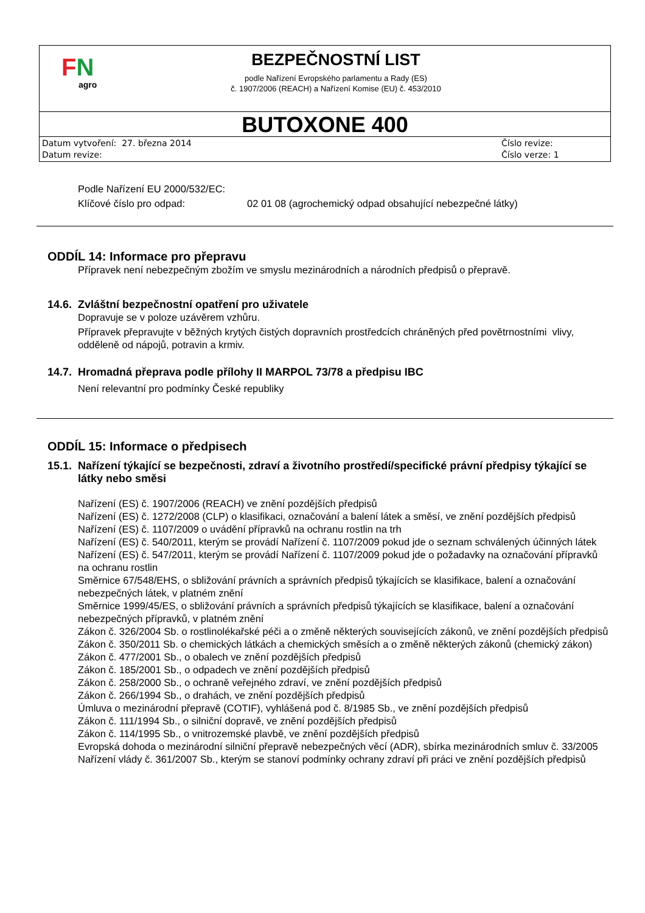FN
agro
BEZPEČNOSTNÍ LIST
podle Nařízení Evropského parlamentu a Rady (ES)
č. 1907/2006 (REACH) a Nařízení Komise (EU) č. 453/2010
BUTOXONE 400
Datum vytvoření: 27. března 2014
Datum revize:
Číslo revize:
Číslo verze: 1
Podle Nařízení EU 2000/532/EC:
Klíčové číslo pro odpad: 02 01 08 (agrochemický odpad obsahující nebezpečné látky)
ODDÍL 14: Informace pro přepravu
Přípravek není nebezpečným zbožím ve smyslu mezinárodních a národních předpisů o přepravě.
14.6. Zvláštní bezpečnostní opatření pro uživatele
Dopravuje se v poloze uzávěrem vzhůru.
Přípravek přepravujte v běžných krytých čistých dopravních prostředcích chráněných před povětrnostními vlivy, odděleně od nápojů, potravin a krmiv.
14.7. Hromadná přeprava podle přílohy II MARPOL 73/78 a předpisu IBC
Není relevantní pro podmínky České republiky
ODDÍL 15: Informace o předpisech
15.1. Nařízení týkající se bezpečnosti, zdraví a životního prostředí/specifické právní předpisy týkající se látky nebo směsi
Nařízení (ES) č. 1907/2006 (REACH) ve znění pozdějších předpisů
Nařízení (ES) č. 1272/2008 (CLP) o klasifikaci, označování a balení látek a směsí, ve znění pozdějších předpisů
Nařízení (ES) č. 1107/2009 o uvádění přípravků na ochranu rostlin na trh
Nařízení (ES) č. 540/2011, kterým se provádí Nařízení č. 1107/2009 pokud jde o seznam schválených účinných látek
Nařízení (ES) č. 547/2011, kterým se provádí Nařízení č. 1107/2009 pokud jde o požadavky na označování přípravků na ochranu rostlin
Směrnice 67/548/EHS, o sbližování právních a správních předpisů týkajících se klasifikace, balení a označování nebezpečných látek, v platném znění
Směrnice 1999/45/ES, o sbližování právních a správních předpisů týkajících se klasifikace, balení a označování nebezpečných přípravků, v platném znění
Zákon č. 326/2004 Sb. o rostlinolékařské péči a o změně některých souvisejících zákonů, ve znění pozdějších předpisů
Zákon č. 350/2011 Sb. o chemických látkách a chemických směsích a o změně některých zákonů (chemický zákon)
Zákon č. 477/2001 Sb., o obalech ve znění pozdějších předpisů
Zákon č. 185/2001 Sb., o odpadech ve znění pozdějších předpisů
Zákon č. 258/2000 Sb., o ochraně veřejného zdraví, ve znění pozdějších předpisů
Zákon č. 266/1994 Sb., o drahách, ve znění pozdějších předpisů
Úmluva o mezinárodní přepravě (COTIF), vyhlášená pod č. 8/1985 Sb., ve znění pozdějších předpisů
Zákon č. 111/1994 Sb., o silniční dopravě, ve znění pozdějších předpisů
Zákon č. 114/1995 Sb., o vnitrozemské plavbě, ve znění pozdějších předpisů
Evropská dohoda o mezinárodní silniční přepravě nebezpečných věcí (ADR), sbírka mezinárodních smluv č. 33/2005
Nařízení vlády č. 361/2007 Sb., kterým se stanoví podmínky ochrany zdraví při práci ve znění pozdějších předpisů